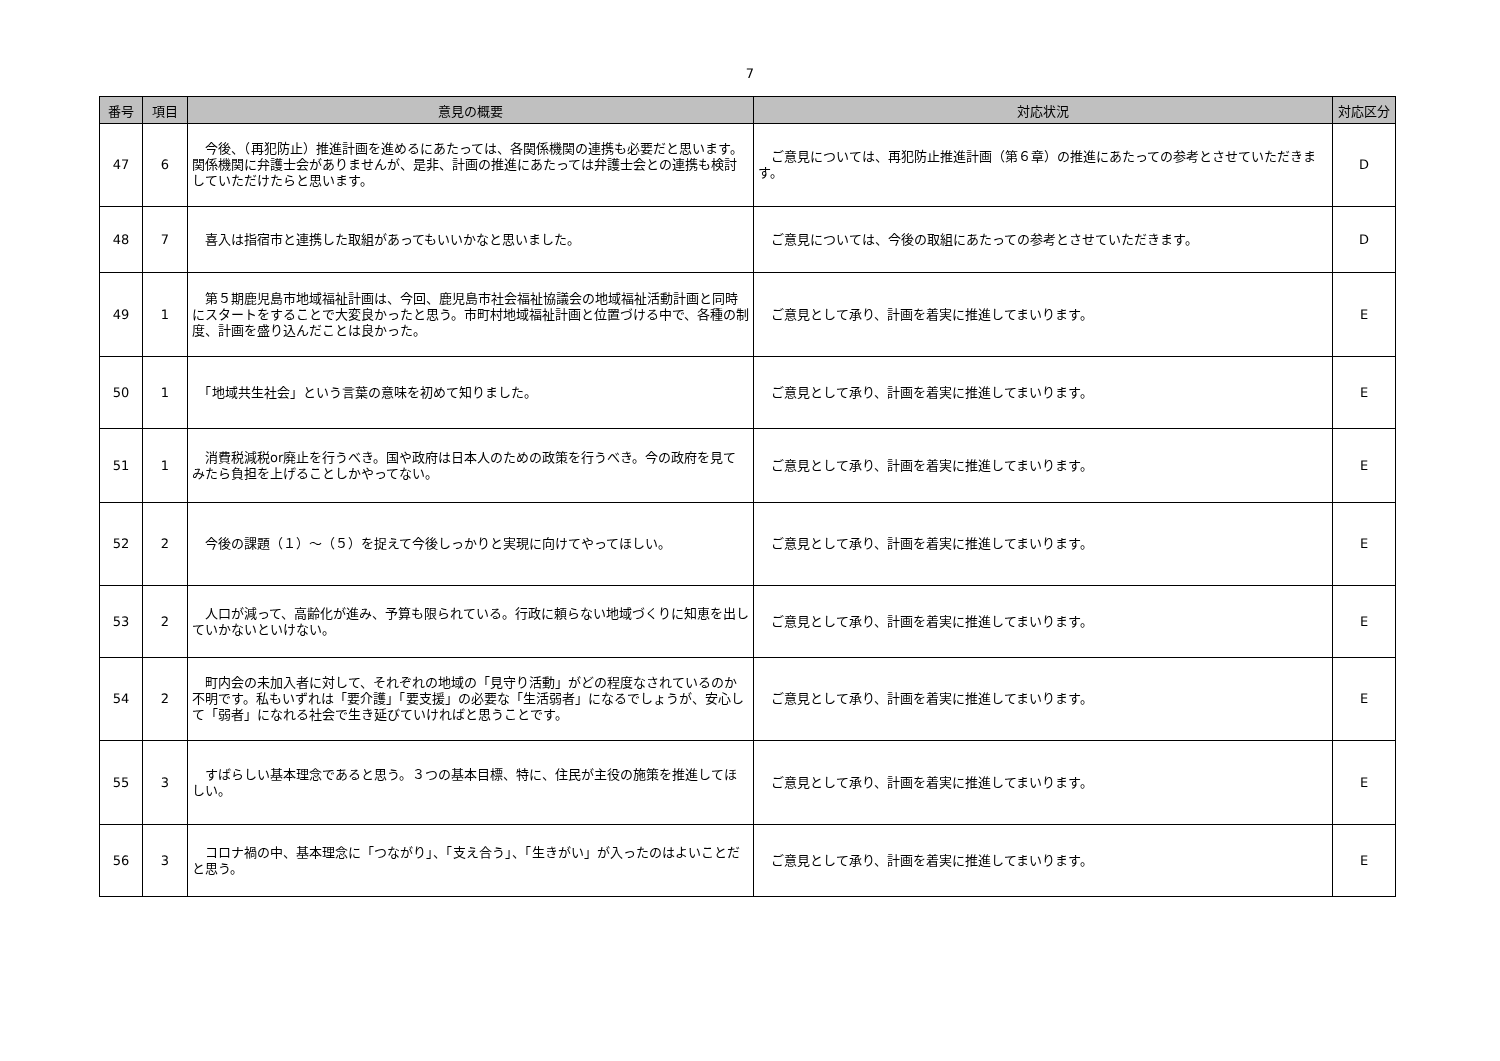7
| 番号 | 項目 | 意見の概要 | 対応状況 | 対応区分 |
| --- | --- | --- | --- | --- |
| 47 | 6 | 今後、（再犯防止）推進計画を進めるにあたっては、各関係機関の連携も必要だと思います。関係機関に弁護士会がありませんが、是非、計画の推進にあたっては弁護士会との連携も検討していただけたらと思います。 | ご意見については、再犯防止推進計画（第６章）の推進にあたっての参考とさせていただきます。 | D |
| 48 | 7 | 喜入は指宿市と連携した取組があってもいいかなと思いました。 | ご意見については、今後の取組にあたっての参考とさせていただきます。 | D |
| 49 | 1 | 第５期鹿児島市地域福祉計画は、今回、鹿児島市社会福祉協議会の地域福祉活動計画と同時にスタートをすることで大変良かったと思う。市町村地域福祉計画と位置づける中で、各種の制度、計画を盛り込んだことは良かった。 | ご意見として承り、計画を着実に推進してまいります。 | E |
| 50 | 1 | 「地域共生社会」という言葉の意味を初めて知りました。 | ご意見として承り、計画を着実に推進してまいります。 | E |
| 51 | 1 | 消費税減税or廃止を行うべき。国や政府は日本人のための政策を行うべき。今の政府を見てみたら負担を上げることしかやってない。 | ご意見として承り、計画を着実に推進してまいります。 | E |
| 52 | 2 | 今後の課題（１）～（５）を捉えて今後しっかりと実現に向けてやってほしい。 | ご意見として承り、計画を着実に推進してまいります。 | E |
| 53 | 2 | 人口が減って、高齢化が進み、予算も限られている。行政に頼らない地域づくりに知恵を出していかないといけない。 | ご意見として承り、計画を着実に推進してまいります。 | E |
| 54 | 2 | 町内会の未加入者に対して、それぞれの地域の「見守り活動」がどの程度なされているのか不明です。私もいずれは「要介護」「要支援」の必要な「生活弱者」になるでしょうが、安心して「弱者」になれる社会で生き延びていければと思うことです。 | ご意見として承り、計画を着実に推進してまいります。 | E |
| 55 | 3 | すばらしい基本理念であると思う。３つの基本目標、特に、住民が主役の施策を推進してほしい。 | ご意見として承り、計画を着実に推進してまいります。 | E |
| 56 | 3 | コロナ禍の中、基本理念に「つながり」、「支え合う」、「生きがい」が入ったのはよいことだと思う。 | ご意見として承り、計画を着実に推進してまいります。 | E |